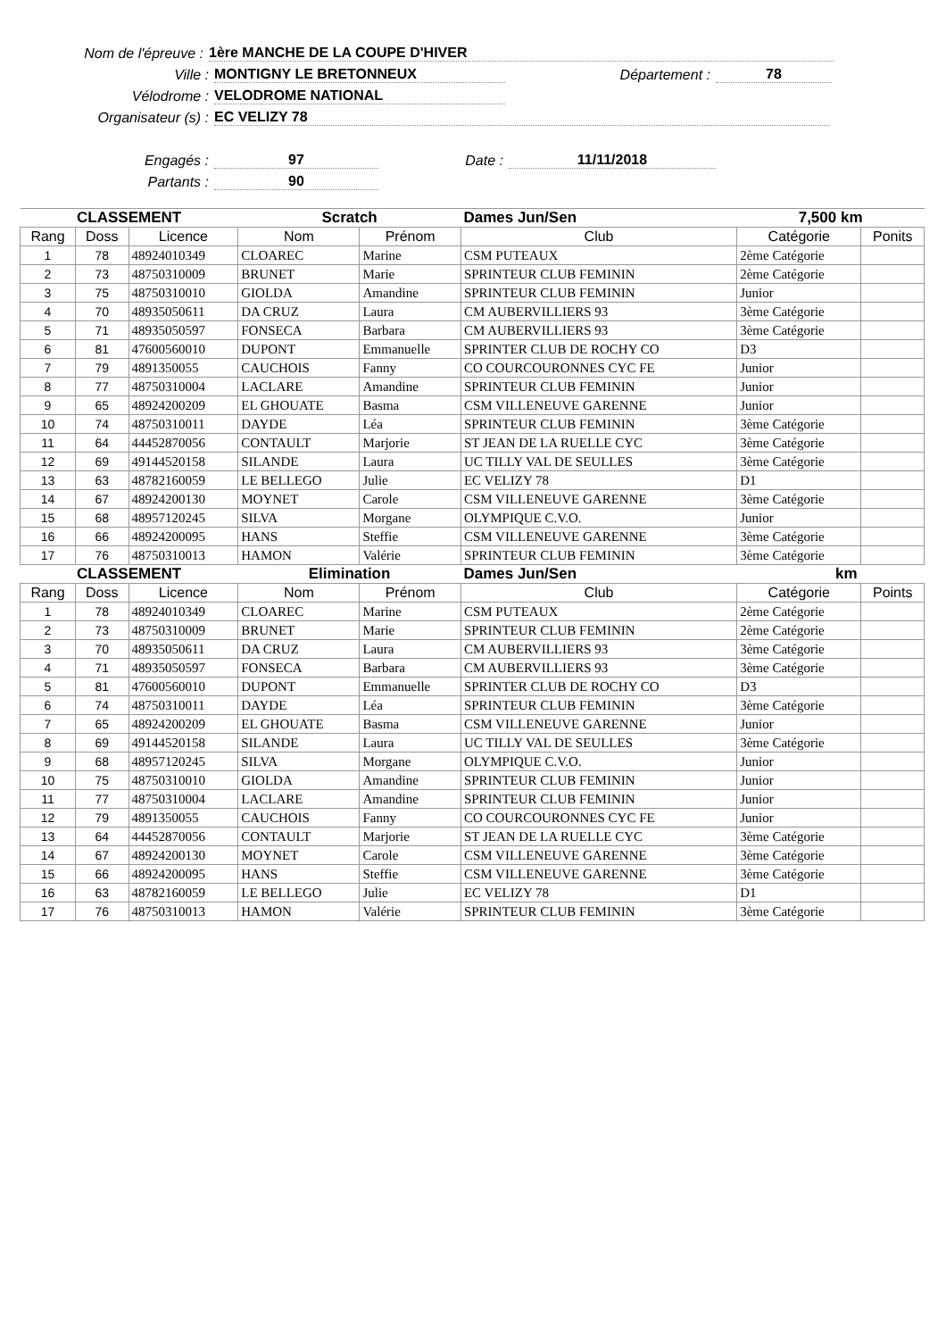Nom de l'épreuve : 1ère MANCHE DE LA COUPE D'HIVER
Ville : MONTIGNY LE BRETONNEUX Département : 78
Vélodrome : VELODROME NATIONAL
Organisateur (s) : EC VELIZY 78
Engagés : 97 Date : 11/11/2018
Partants : 90
| CLASSEMENT | | | Scratch | | Dames Jun/Sen | 7,500 km | |
| Rang | Doss | Licence | Nom | Prénom | Club | Catégorie | Ponits |
| 1 | 78 | 48924010349 | CLOAREC | Marine | CSM PUTEAUX | 2ème Catégorie | |
| 2 | 73 | 48750310009 | BRUNET | Marie | SPRINTEUR CLUB FEMININ | 2ème Catégorie | |
| 3 | 75 | 48750310010 | GIOLDA | Amandine | SPRINTEUR CLUB FEMININ | Junior | |
| 4 | 70 | 48935050611 | DA CRUZ | Laura | CM AUBERVILLIERS 93 | 3ème Catégorie | |
| 5 | 71 | 48935050597 | FONSECA | Barbara | CM AUBERVILLIERS 93 | 3ème Catégorie | |
| 6 | 81 | 47600560010 | DUPONT | Emmanuelle | SPRINTER CLUB DE ROCHY CO | D3 | |
| 7 | 79 | 4891350055 | CAUCHOIS | Fanny | CO COURCOURONNES CYC FE | Junior | |
| 8 | 77 | 48750310004 | LACLARE | Amandine | SPRINTEUR CLUB FEMININ | Junior | |
| 9 | 65 | 48924200209 | EL GHOUATE | Basma | CSM VILLENEUVE GARENNE | Junior | |
| 10 | 74 | 48750310011 | DAYDE | Léa | SPRINTEUR CLUB FEMININ | 3ème Catégorie | |
| 11 | 64 | 44452870056 | CONTAULT | Marjorie | ST JEAN DE LA RUELLE CYC | 3ème Catégorie | |
| 12 | 69 | 49144520158 | SILANDE | Laura | UC TILLY VAL DE SEULLES | 3ème Catégorie | |
| 13 | 63 | 48782160059 | LE BELLEGO | Julie | EC VELIZY 78 | D1 | |
| 14 | 67 | 48924200130 | MOYNET | Carole | CSM VILLENEUVE GARENNE | 3ème Catégorie | |
| 15 | 68 | 48957120245 | SILVA | Morgane | OLYMPIQUE C.V.O. | Junior | |
| 16 | 66 | 48924200095 | HANS | Steffie | CSM VILLENEUVE GARENNE | 3ème Catégorie | |
| 17 | 76 | 48750310013 | HAMON | Valérie | SPRINTEUR CLUB FEMININ | 3ème Catégorie | |
| CLASSEMENT | | | Elimination | | Dames Jun/Sen | km | |
| Rang | Doss | Licence | Nom | Prénom | Club | Catégorie | Points |
| 1 | 78 | 48924010349 | CLOAREC | Marine | CSM PUTEAUX | 2ème Catégorie | |
| 2 | 73 | 48750310009 | BRUNET | Marie | SPRINTEUR CLUB FEMININ | 2ème Catégorie | |
| 3 | 70 | 48935050611 | DA CRUZ | Laura | CM AUBERVILLIERS 93 | 3ème Catégorie | |
| 4 | 71 | 48935050597 | FONSECA | Barbara | CM AUBERVILLIERS 93 | 3ème Catégorie | |
| 5 | 81 | 47600560010 | DUPONT | Emmanuelle | SPRINTER CLUB DE ROCHY CO | D3 | |
| 6 | 74 | 48750310011 | DAYDE | Léa | SPRINTEUR CLUB FEMININ | 3ème Catégorie | |
| 7 | 65 | 48924200209 | EL GHOUATE | Basma | CSM VILLENEUVE GARENNE | Junior | |
| 8 | 69 | 49144520158 | SILANDE | Laura | UC TILLY VAL DE SEULLES | 3ème Catégorie | |
| 9 | 68 | 48957120245 | SILVA | Morgane | OLYMPIQUE C.V.O. | Junior | |
| 10 | 75 | 48750310010 | GIOLDA | Amandine | SPRINTEUR CLUB FEMININ | Junior | |
| 11 | 77 | 48750310004 | LACLARE | Amandine | SPRINTEUR CLUB FEMININ | Junior | |
| 12 | 79 | 4891350055 | CAUCHOIS | Fanny | CO COURCOURONNES CYC FE | Junior | |
| 13 | 64 | 44452870056 | CONTAULT | Marjorie | ST JEAN DE LA RUELLE CYC | 3ème Catégorie | |
| 14 | 67 | 48924200130 | MOYNET | Carole | CSM VILLENEUVE GARENNE | 3ème Catégorie | |
| 15 | 66 | 48924200095 | HANS | Steffie | CSM VILLENEUVE GARENNE | 3ème Catégorie | |
| 16 | 63 | 48782160059 | LE BELLEGO | Julie | EC VELIZY 78 | D1 | |
| 17 | 76 | 48750310013 | HAMON | Valérie | SPRINTEUR CLUB FEMININ | 3ème Catégorie | |